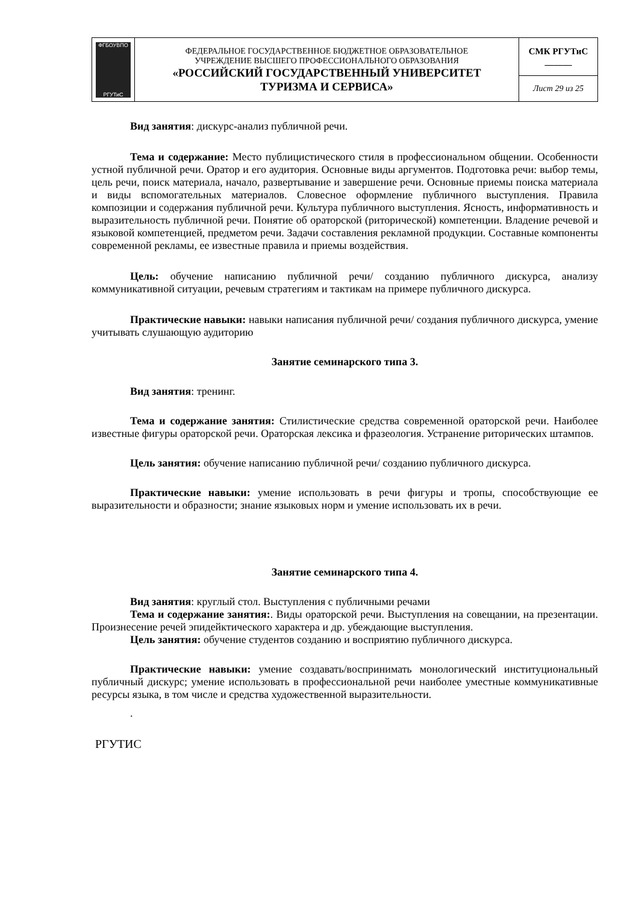| ФГБОУВПО РГУТиС | ФЕДЕРАЛЬНОЕ ГОСУДАРСТВЕННОЕ БЮДЖЕТНОЕ ОБРАЗОВАТЕЛЬНОЕ УЧРЕЖДЕНИЕ ВЫСШЕГО ПРОФЕССИОНАЛЬНОГО ОБРАЗОВАНИЯ «РОССИЙСКИЙ ГОСУДАРСТВЕННЫЙ УНИВЕРСИТЕТ ТУРИЗМА И СЕРВИСА» | СМК РГУТиС ______ |
| | | Лист 29 из 25 |
Вид занятия: дискурс-анализ публичной речи.
Тема и содержание: Место публицистического стиля в профессиональном общении. Особенности устной публичной речи. Оратор и его аудитория. Основные виды аргументов. Подготовка речи: выбор темы, цель речи, поиск материала, начало, развертывание и завершение речи. Основные приемы поиска материала и виды вспомогательных материалов. Словесное оформление публичного выступления. Правила композиции и содержания публичной речи. Культура публичного выступления. Ясность, информативность и выразительность публичной речи. Понятие об ораторской (риторической) компетенции. Владение речевой и языковой компетенцией, предметом речи. Задачи составления рекламной продукции. Составные компоненты современной рекламы, ее известные правила и приемы воздействия.
Цель: обучение написанию публичной речи/ созданию публичного дискурса, анализу коммуникативной ситуации, речевым стратегиям и тактикам на примере публичного дискурса.
Практические навыки: навыки написания публичной речи/ создания публичного дискурса, умение учитывать слушающую аудиторию
Занятие семинарского типа 3.
Вид занятия: тренинг.
Тема и содержание занятия: Стилистические средства современной ораторской речи. Наиболее известные фигуры ораторской речи. Ораторская лексика и фразеология. Устранение риторических штампов.
Цель занятия: обучение написанию публичной речи/ созданию публичного дискурса.
Практические навыки: умение использовать в речи фигуры и тропы, способствующие ее выразительности и образности; знание языковых норм и умение использовать их в речи.
Занятие семинарского типа 4.
Вид занятия: круглый стол. Выступления с публичными речами
Тема и содержание занятия:. Виды ораторской речи. Выступления на совещании, на презентации. Произнесение речей эпидейктического характера и др. убеждающие выступления.
Цель занятия: обучение студентов созданию и восприятию публичного дискурса.
Практические навыки: умение создавать/воспринимать монологический институциональный публичный дискурс; умение использовать в профессиональной речи наиболее уместные коммуникативные ресурсы языка, в том числе и средства художественной выразительности.
.
РГУТИС